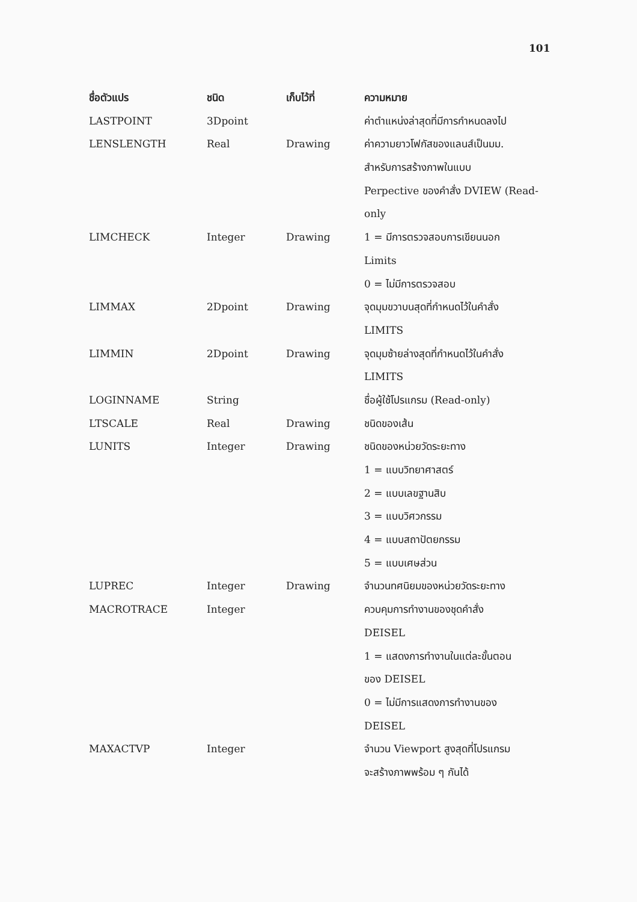101
| ชื่อตัวแปร | ชนิด | เก็บไว้ที่ | ความหมาย |
| --- | --- | --- | --- |
| LASTPOINT | 3Dpoint | | ค่าตำแหน่งล่าสุดที่มีการกำหนดลงไป |
| LENSLENGTH | Real | Drawing | ค่าความยาวโฟกัสของแลนส์เป็นมม. |
| | | | สำหรับการสร้างภาพในแบบ |
| | | | Perpective ของคำสั่ง DVIEW (Read- |
| | | | only |
| LIMCHECK | Integer | Drawing | 1 = มีการตรวจสอบการเขียนนอก |
| | | | Limits |
| | | | 0 = ไม่มีการตรวจสอบ |
| LIMMAX | 2Dpoint | Drawing | จุดมุมขวาบนสุดที่กำหนดไว้ในคำสั่ง |
| | | | LIMITS |
| LIMMIN | 2Dpoint | Drawing | จุดมุมซ้ายล่างสุดที่กำหนดไว้ในคำสั่ง |
| | | | LIMITS |
| LOGINNAME | String | | ชื่อผู้ใช้โปรแกรม (Read-only) |
| LTSCALE | Real | Drawing | ชนิดของเส้น |
| LUNITS | Integer | Drawing | ชนิดของหน่วยวัดระยะทาง |
| | | | 1 = แบบวิทยาศาสตร์ |
| | | | 2 = แบบเลขฐานสิบ |
| | | | 3 = แบบวิศวกรรม |
| | | | 4 = แบบสถาปัตยกรรม |
| | | | 5 = แบบเศษส่วน |
| LUPREC | Integer | Drawing | จำนวนทศนิยมของหน่วยวัดระยะทาง |
| MACROTRACE | Integer | | ควบคุมการทำงานของชุดคำสั่ง |
| | | | DEISEL |
| | | | 1 = แสดงการทำงานในแต่ละขั้นตอน |
| | | | ของ DEISEL |
| | | | 0 = ไม่มีการแสดงการทำงานของ |
| | | | DEISEL |
| MAXACTVP | Integer | | จำนวน Viewport สูงสุดที่โปรแกรม |
| | | | จะสร้างภาพพร้อม ๆ กันได้ |